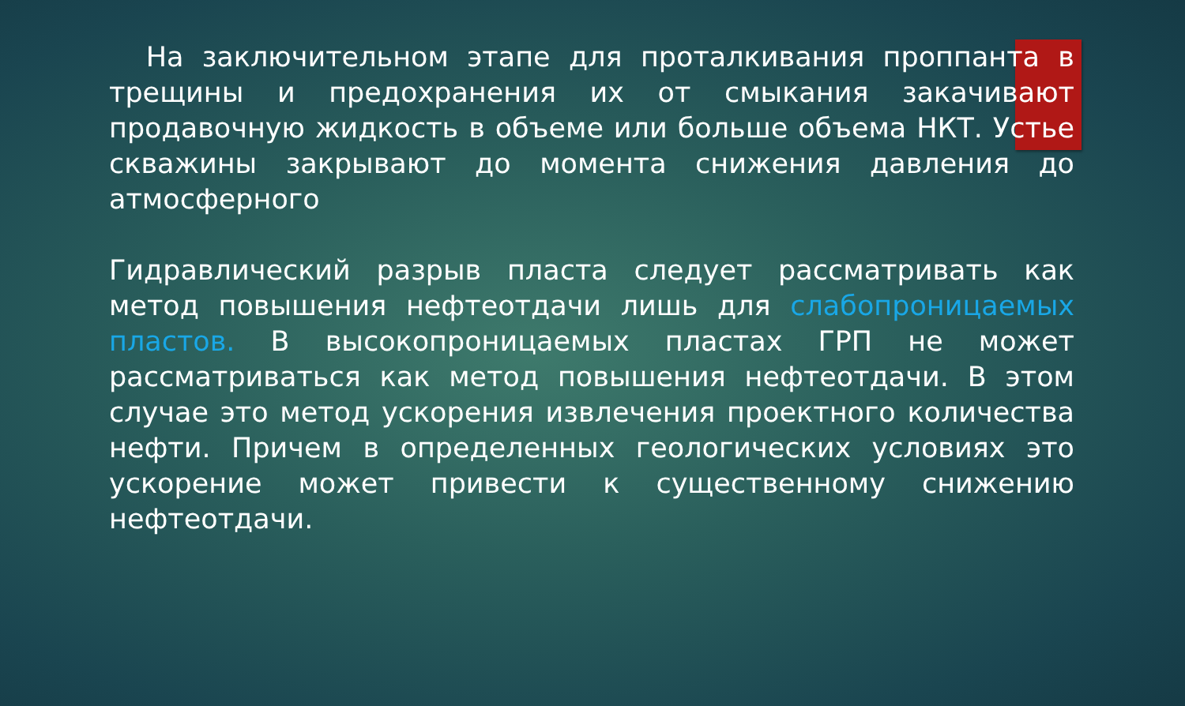На заключительном этапе для проталкивания проппанта в трещины и предохранения их от смыкания закачивают продавочную жидкость в объеме или больше объема НКТ. Устье скважины закрывают до момента снижения давления до атмосферного
Гидравлический разрыв пласта следует рассматривать как метод повышения нефтеотдачи лишь для слабопроницаемых пластов. В высокопроницаемых пластах ГРП не может рассматриваться как метод повышения нефтеотдачи. В этом случае это метод ускорения извлечения проектного количества нефти. Причем в определенных геологических условиях это ускорение может привести к существенному снижению нефтеотдачи.